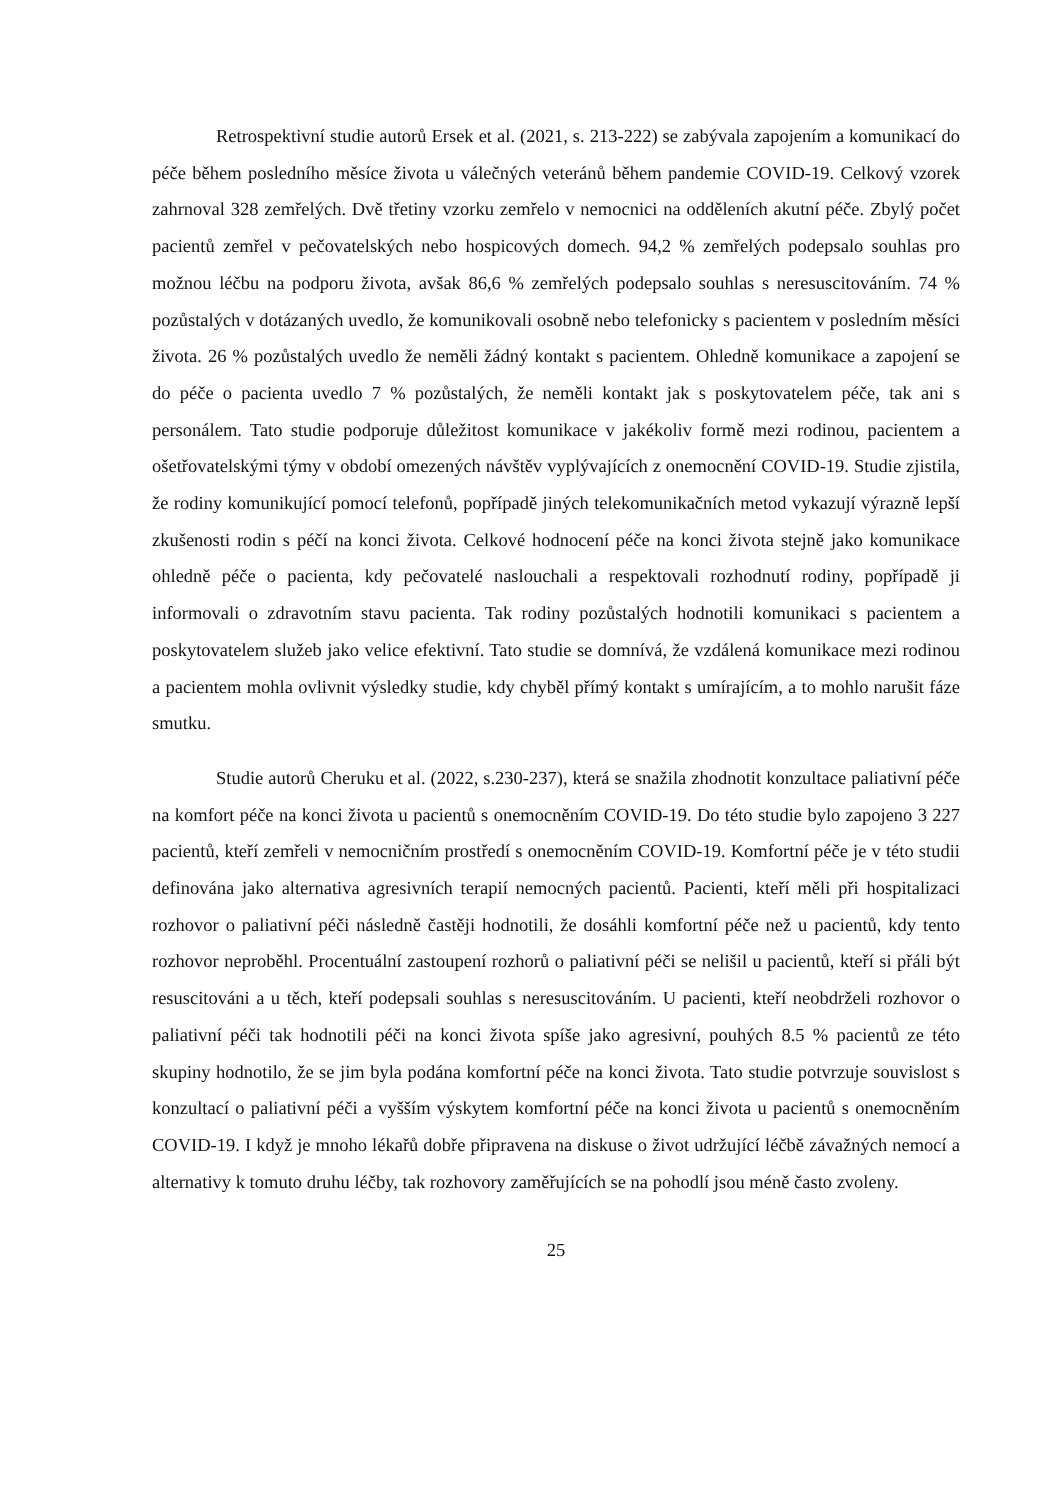Retrospektivní studie autorů Ersek et al. (2021, s. 213-222) se zabývala zapojením a komunikací do péče během posledního měsíce života u válečných veteránů během pandemie COVID-19. Celkový vzorek zahrnoval 328 zemřelých. Dvě třetiny vzorku zemřelo v nemocnici na odděleních akutní péče. Zbylý počet pacientů zemřel v pečovatelských nebo hospicových domech. 94,2 % zemřelých podepsalo souhlas pro možnou léčbu na podporu života, avšak 86,6 % zemřelých podepsalo souhlas s neresuscitováním. 74 % pozůstalých v dotázaných uvedlo, že komunikovali osobně nebo telefonicky s pacientem v posledním měsíci života. 26 % pozůstalých uvedlo že neměli žádný kontakt s pacientem. Ohledně komunikace a zapojení se do péče o pacienta uvedlo 7 % pozůstalých, že neměli kontakt jak s poskytovatelem péče, tak ani s personálem. Tato studie podporuje důležitost komunikace v jakékoliv formě mezi rodinou, pacientem a ošetřovatelskými týmy v období omezených návštěv vyplývajících z onemocnění COVID-19. Studie zjistila, že rodiny komunikující pomocí telefonů, popřípadě jiných telekomunikačních metod vykazují výrazně lepší zkušenosti rodin s péčí na konci života. Celkové hodnocení péče na konci života stejně jako komunikace ohledně péče o pacienta, kdy pečovatelé naslouchali a respektovali rozhodnutí rodiny, popřípadě ji informovali o zdravotním stavu pacienta. Tak rodiny pozůstalých hodnotili komunikaci s pacientem a poskytovatelem služeb jako velice efektivní. Tato studie se domnívá, že vzdálená komunikace mezi rodinou a pacientem mohla ovlivnit výsledky studie, kdy chyběl přímý kontakt s umírajícím, a to mohlo narušit fáze smutku.
Studie autorů Cheruku et al. (2022, s.230-237), která se snažila zhodnotit konzultace paliativní péče na komfort péče na konci života u pacientů s onemocněním COVID-19. Do této studie bylo zapojeno 3 227 pacientů, kteří zemřeli v nemocničním prostředí s onemocněním COVID-19. Komfortní péče je v této studii definována jako alternativa agresivních terapií nemocných pacientů. Pacienti, kteří měli při hospitalizaci rozhovor o paliativní péči následně častěji hodnotili, že dosáhli komfortní péče než u pacientů, kdy tento rozhovor neproběhl. Procentuální zastoupení rozhorů o paliativní péči se nelišil u pacientů, kteří si přáli být resuscitováni a u těch, kteří podepsali souhlas s neresuscitováním. U pacienti, kteří neobdrželi rozhovor o paliativní péči tak hodnotili péči na konci života spíše jako agresivní, pouhých 8.5 % pacientů ze této skupiny hodnotilo, že se jim byla podána komfortní péče na konci života. Tato studie potvrzuje souvislost s konzultací o paliativní péči a vyšším výskytem komfortní péče na konci života u pacientů s onemocněním COVID-19. I když je mnoho lékařů dobře připravena na diskuse o život udržující léčbě závažných nemocí a alternativy k tomuto druhu léčby, tak rozhovory zaměřujících se na pohodlí jsou méně často zvoleny.
25